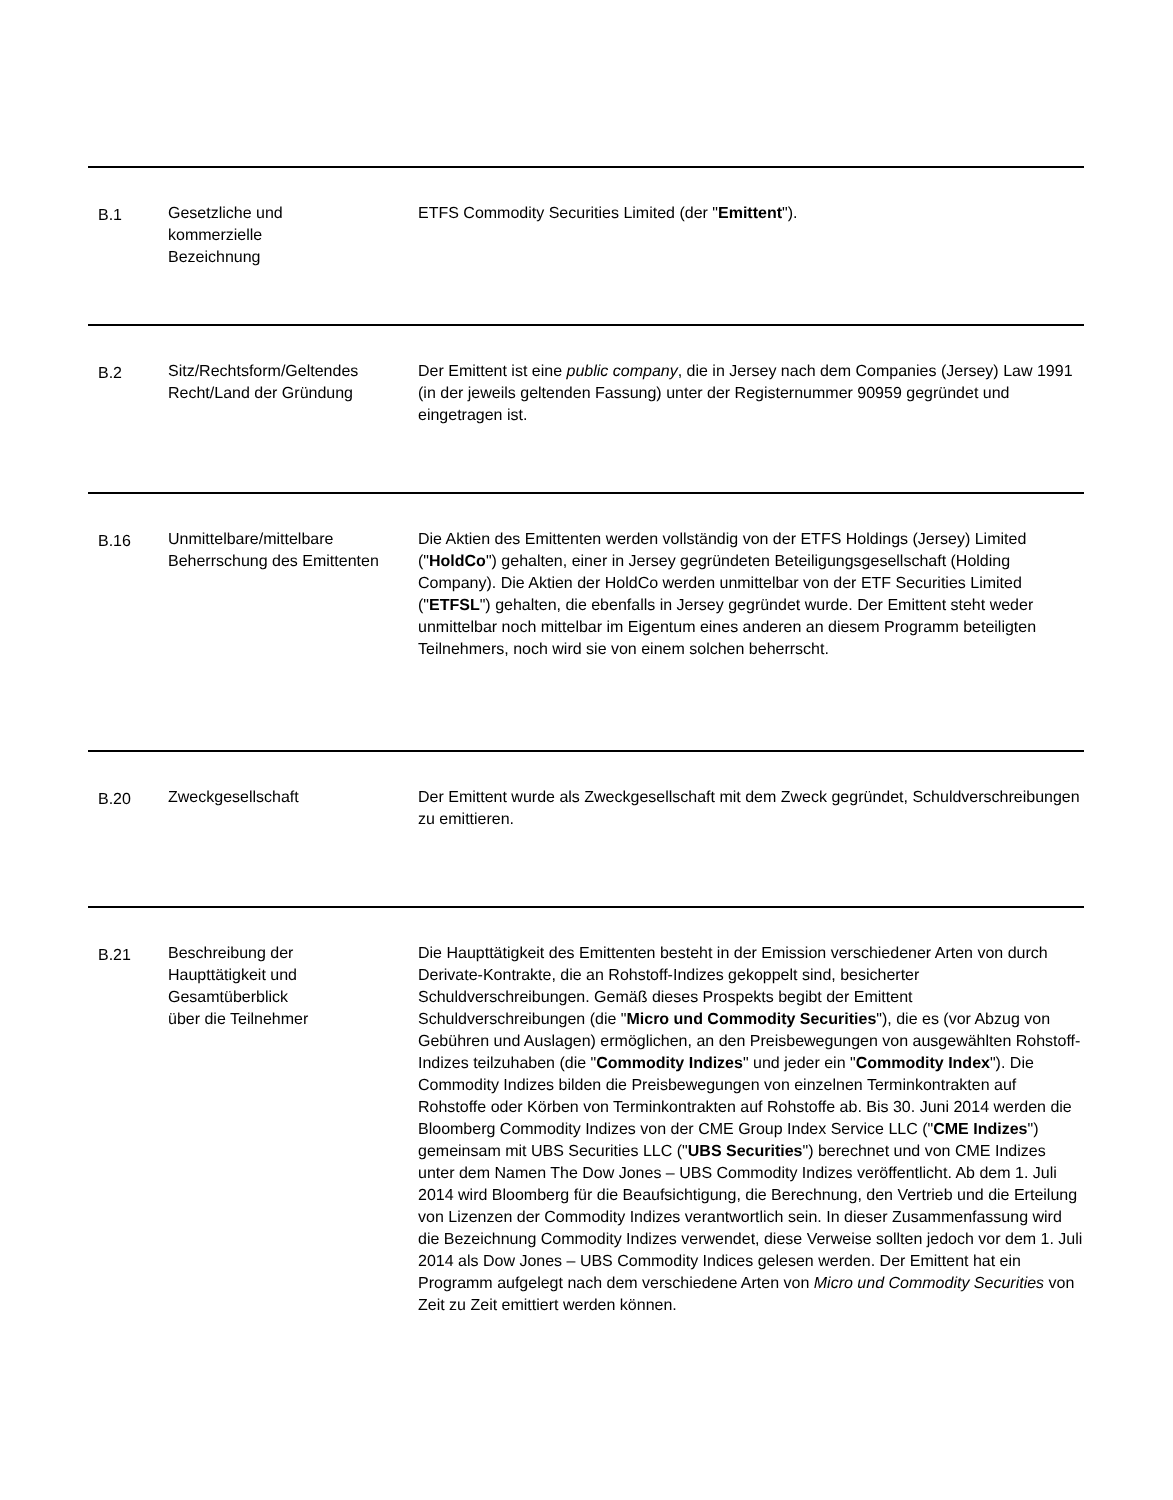| B.1 | Gesetzliche und kommerzielle Bezeichnung | ETFS Commodity Securities Limited (der " Emittent "). |
| B.2 | Sitz/Rechtsform/Geltendes Recht/Land der Gründung | Der Emittent ist eine public company , die in Jersey nach dem Companies (Jersey) Law 1991 (in der jeweils geltenden Fassung) unter der Registernummer 90959 gegründet und eingetragen ist. |
| B.16 | Unmittelbare/mittelbare Beherrschung des Emittenten | Die Aktien des Emittenten werden vollständig von der ETFS Holdings (Jersey) Limited (" HoldCo ") gehalten, einer in Jersey gegründeten Beteiligungsgesellschaft (Holding Company). Die Aktien der HoldCo werden unmittelbar von der ETF Securities Limited (" ETFSL ") gehalten, die ebenfalls in Jersey gegründet wurde. Der Emittent steht weder unmittelbar noch mittelbar im Eigentum eines anderen an diesem Programm beteiligten Teilnehmers, noch wird sie von einem solchen beherrscht. |
| B.20 | Zweckgesellschaft | Der Emittent wurde als Zweckgesellschaft mit dem Zweck gegründet, Schuldverschreibungen zu emittieren. |
| B.21 | Beschreibung der Haupttätigkeit und Gesamtüberblick über die Teilnehmer | Die Haupttätigkeit des Emittenten besteht in der Emission verschiedener Arten von durch Derivate-Kontrakte, die an Rohstoff-Indizes gekoppelt sind, besicherter Schuldverschreibungen. Gemäß dieses Prospekts begibt der Emittent Schuldverschreibungen (die " Micro und Commodity Securities "), die es (vor Abzug von Gebühren und Auslagen) ermöglichen, an den Preisbewegungen von ausgewählten Rohstoff-Indizes teilzuhaben (die " Commodity Indizes " und jeder ein " Commodity Index "). Die Commodity Indizes bilden die Preisbewegungen von einzelnen Terminkontrakten auf Rohstoffe oder Körben von Terminkontrakten auf Rohstoffe ab. Bis 30. Juni 2014 werden die Bloomberg Commodity Indizes von der CME Group Index Service LLC (" CME Indizes ") gemeinsam mit UBS Securities LLC (" UBS Securities ") berechnet und von CME Indizes unter dem Namen The Dow Jones – UBS Commodity Indizes veröffentlicht. Ab dem 1. Juli 2014 wird Bloomberg für die Beaufsichtigung, die Berechnung, den Vertrieb und die Erteilung von Lizenzen der Commodity Indizes verantwortlich sein. In dieser Zusammenfassung wird die Bezeichnung Commodity Indizes verwendet, diese Verweise sollten jedoch vor dem 1. Juli 2014 als Dow Jones – UBS Commodity Indices gelesen werden. Der Emittent hat ein Programm aufgelegt nach dem verschiedene Arten von Micro und Commodity Securities von Zeit zu Zeit emittiert werden können. |